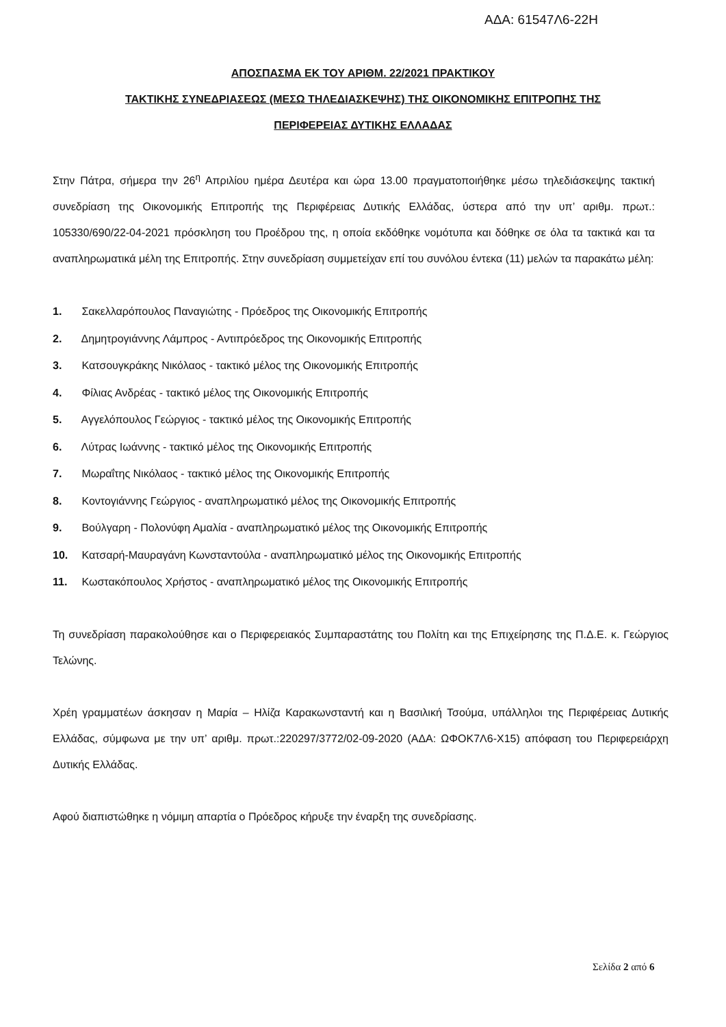ΑΔΑ: 61547Λ6-22Η
ΑΠΟΣΠΑΣΜΑ ΕΚ ΤΟΥ ΑΡΙΘΜ. 22/2021 ΠΡΑΚΤΙΚΟΥ
ΤΑΚΤΙΚΗΣ ΣΥΝΕΔΡΙΑΣΕΩΣ (ΜΕΣΩ ΤΗΛΕΔΙΑΣΚΕΨΗΣ) ΤΗΣ ΟΙΚΟΝΟΜΙΚΗΣ ΕΠΙΤΡΟΠΗΣ ΤΗΣ
ΠΕΡΙΦΕΡΕΙΑΣ ΔΥΤΙΚΗΣ ΕΛΛΑΔΑΣ
Στην Πάτρα, σήμερα την 26<sup>η</sup> Απριλίου ημέρα Δευτέρα και ώρα 13.00 πραγματοποιήθηκε μέσω τηλεδιάσκεψης τακτική συνεδρίαση της Οικονομικής Επιτροπής της Περιφέρειας Δυτικής Ελλάδας, ύστερα από την υπ’ αριθμ. πρωτ.: 105330/690/22-04-2021 πρόσκληση του Προέδρου της, η οποία εκδόθηκε νομότυπα και δόθηκε σε όλα τα τακτικά και τα αναπληρωματικά μέλη της Επιτροπής. Στην συνεδρίαση συμμετείχαν επί του συνόλου έντεκα (11) μελών τα παρακάτω μέλη:
1. Σακελλαρόπουλος Παναγιώτης - Πρόεδρος της Οικονομικής Επιτροπής
2. Δημητρογιάννης Λάμπρος - Αντιπρόεδρος της Οικονομικής Επιτροπής
3. Κατσουγκράκης Νικόλαος - τακτικό μέλος της Οικονομικής Επιτροπής
4. Φίλιας Ανδρέας - τακτικό μέλος της Οικονομικής Επιτροπής
5. Αγγελόπουλος Γεώργιος - τακτικό μέλος της Οικονομικής Επιτροπής
6. Λύτρας Ιωάννης - τακτικό μέλος της Οικονομικής Επιτροπής
7. Μωραΐτης Νικόλαος - τακτικό μέλος της Οικονομικής Επιτροπής
8. Κοντογιάννης Γεώργιος - αναπληρωματικό μέλος της Οικονομικής Επιτροπής
9. Βούλγαρη - Πολονύφη Αμαλία - αναπληρωματικό μέλος της Οικονομικής Επιτροπής
10. Κατσαρή-Μαυραγάνη Κωνσταντούλα - αναπληρωματικό μέλος της Οικονομικής Επιτροπής
11. Κωστακόπουλος Χρήστος - αναπληρωματικό μέλος της Οικονομικής Επιτροπής
Τη συνεδρίαση παρακολούθησε και ο Περιφερειακός Συμπαραστάτης του Πολίτη και της Επιχείρησης της Π.Δ.Ε. κ. Γεώργιος Τελώνης.
Χρέη γραμματέων άσκησαν η Μαρία – Ηλίζα Καρακωνσταντή και η Βασιλική Τσούμα, υπάλληλοι της Περιφέρειας Δυτικής Ελλάδας, σύμφωνα με την υπ’ αριθμ. πρωτ.:220297/3772/02-09-2020 (ΑΔΑ: ΩΦΟΚ7Λ6-Χ15) απόφαση του Περιφερειάρχη Δυτικής Ελλάδας.
Αφού διαπιστώθηκε η νόμιμη απαρτία ο Πρόεδρος κήρυξε την έναρξη της συνεδρίασης.
Σελίδα 2 από 6